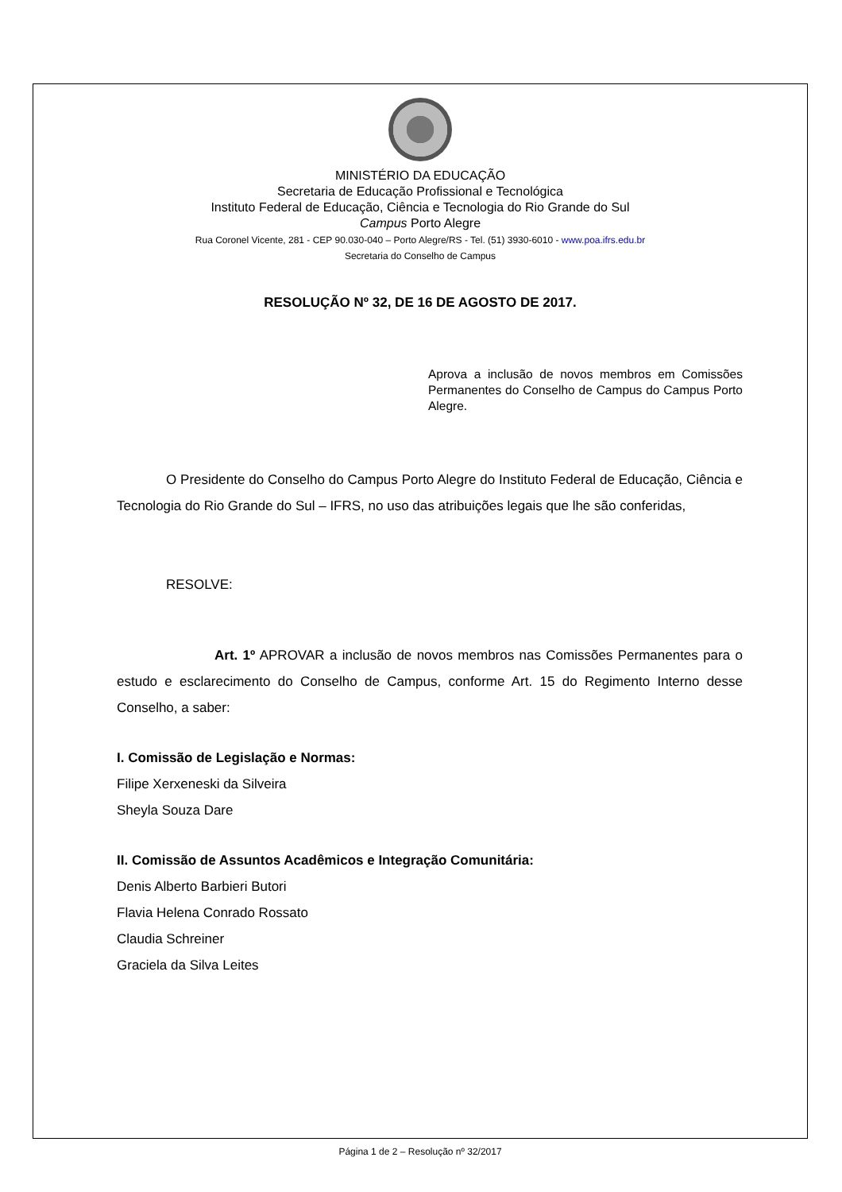MINISTÉRIO DA EDUCAÇÃO
Secretaria de Educação Profissional e Tecnológica
Instituto Federal de Educação, Ciência e Tecnologia do Rio Grande do Sul
Campus Porto Alegre
Rua Coronel Vicente, 281 - CEP 90.030-040 – Porto Alegre/RS - Tel. (51) 3930-6010 - www.poa.ifrs.edu.br
Secretaria do Conselho de Campus
RESOLUÇÃO Nº 32, DE 16 DE AGOSTO DE 2017.
Aprova a inclusão de novos membros em Comissões Permanentes do Conselho de Campus do Campus Porto Alegre.
O Presidente do Conselho do Campus Porto Alegre do Instituto Federal de Educação, Ciência e Tecnologia do Rio Grande do Sul – IFRS, no uso das atribuições legais que lhe são conferidas,
RESOLVE:
Art. 1º APROVAR a inclusão de novos membros nas Comissões Permanentes para o estudo e esclarecimento do Conselho de Campus, conforme Art. 15 do Regimento Interno desse Conselho, a saber:
I. Comissão de Legislação e Normas:
Filipe Xerxeneski da Silveira
Sheyla Souza Dare
II. Comissão de Assuntos Acadêmicos e Integração Comunitária:
Denis Alberto Barbieri Butori
Flavia Helena Conrado Rossato
Claudia Schreiner
Graciela da Silva Leites
Página 1 de 2 – Resolução nº 32/2017